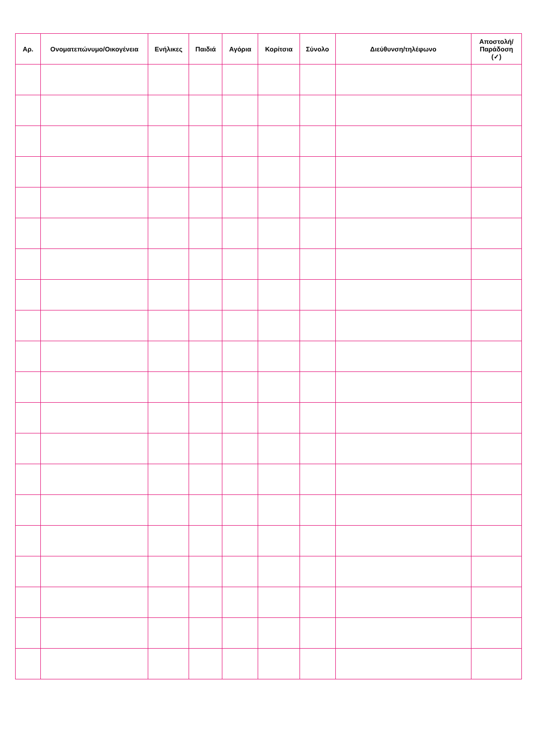| Αρ. | Ονοματεπώνυμο/Οικογένεια | Ενήλικες | Παιδιά | Αγόρια | Κορίτσια | Σύνολο | Διεύθυνση/τηλέφωνο | Αποστολή/ Παράδοση (✓) |
| --- | --- | --- | --- | --- | --- | --- | --- | --- |